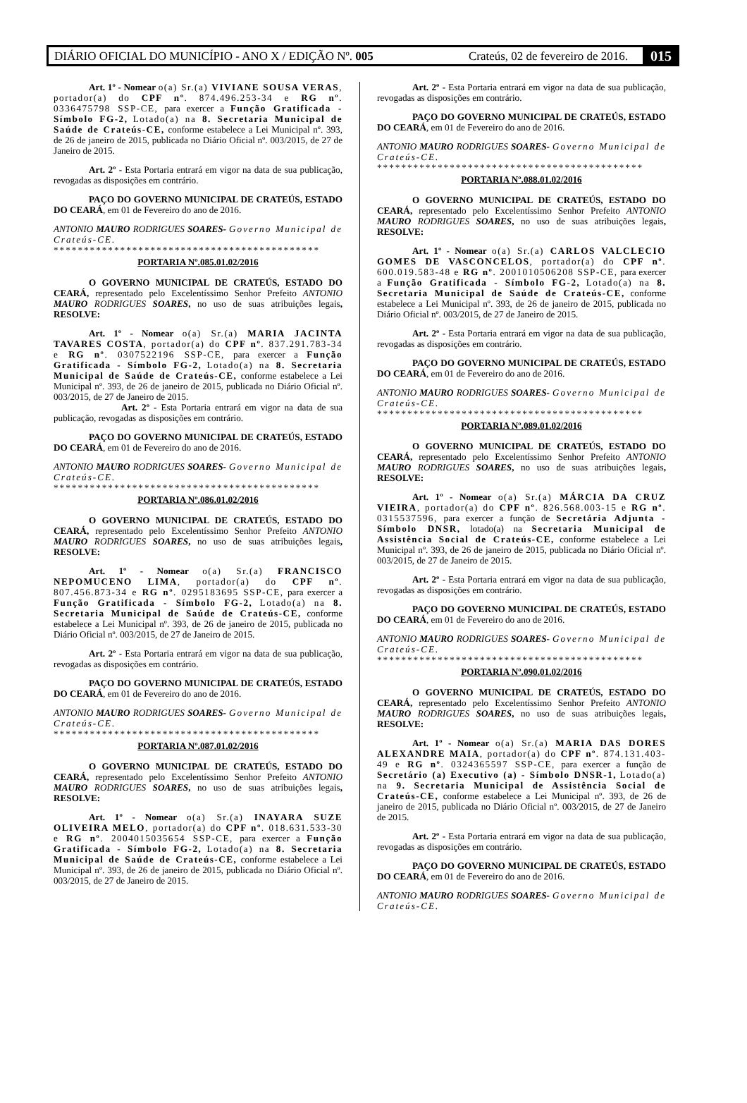DIÁRIO OFICIAL DO MUNICÍPIO - ANO X / EDIÇÃO Nº. 005 Crateús, 02 de fevereiro de 2016. 015
Art. 1º - Nomear o(a) Sr.(a) VIVIANE SOUSA VERAS, portador(a) do CPF nº. 874.496.253-34 e RG nº. 0336475798 SSP-CE, para exercer a Função Gratificada - Símbolo FG-2, Lotado(a) na 8. Secretaria Municipal de Saúde de Crateús-CE, conforme estabelece a Lei Municipal nº. 393, de 26 de janeiro de 2015, publicada no Diário Oficial nº. 003/2015, de 27 de Janeiro de 2015.
Art. 2º - Esta Portaria entrará em vigor na data de sua publicação, revogadas as disposições em contrário.
PAÇO DO GOVERNO MUNICIPAL DE CRATEÚS, ESTADO DO CEARÁ, em 01 de Fevereiro do ano de 2016.
ANTONIO MAURO RODRIGUES SOARES- Governo Municipal de Crateús-CE.
********************************************
PORTARIA Nº.085.01.02/2016
O GOVERNO MUNICIPAL DE CRATEÚS, ESTADO DO CEARÁ, representado pelo Excelentíssimo Senhor Prefeito ANTONIO MAURO RODRIGUES SOARES, no uso de suas atribuições legais, RESOLVE:
Art. 1º - Nomear o(a) Sr.(a) MARIA JACINTA TAVARES COSTA, portador(a) do CPF nº. 837.291.783-34 e RG nº. 0307522196 SSP-CE, para exercer a Função Gratificada - Símbolo FG-2, Lotado(a) na 8. Secretaria Municipal de Saúde de Crateús-CE, conforme estabelece a Lei Municipal nº. 393, de 26 de janeiro de 2015, publicada no Diário Oficial nº. 003/2015, de 27 de Janeiro de 2015.
Art. 2º - Esta Portaria entrará em vigor na data de sua publicação, revogadas as disposições em contrário.
PAÇO DO GOVERNO MUNICIPAL DE CRATEÚS, ESTADO DO CEARÁ, em 01 de Fevereiro do ano de 2016.
ANTONIO MAURO RODRIGUES SOARES- Governo Municipal de Crateús-CE.
********************************************
PORTARIA Nº.086.01.02/2016
O GOVERNO MUNICIPAL DE CRATEÚS, ESTADO DO CEARÁ, representado pelo Excelentíssimo Senhor Prefeito ANTONIO MAURO RODRIGUES SOARES, no uso de suas atribuições legais, RESOLVE:
Art. 1º - Nomear o(a) Sr.(a) FRANCISCO NEPOMUCENO LIMA, portador(a) do CPF nº. 807.456.873-34 e RG nº. 0295183695 SSP-CE, para exercer a Função Gratificada - Símbolo FG-2, Lotado(a) na 8. Secretaria Municipal de Saúde de Crateús-CE, conforme estabelece a Lei Municipal nº. 393, de 26 de janeiro de 2015, publicada no Diário Oficial nº. 003/2015, de 27 de Janeiro de 2015.
Art. 2º - Esta Portaria entrará em vigor na data de sua publicação, revogadas as disposições em contrário.
PAÇO DO GOVERNO MUNICIPAL DE CRATEÚS, ESTADO DO CEARÁ, em 01 de Fevereiro do ano de 2016.
ANTONIO MAURO RODRIGUES SOARES- Governo Municipal de Crateús-CE.
********************************************
PORTARIA Nº.087.01.02/2016
O GOVERNO MUNICIPAL DE CRATEÚS, ESTADO DO CEARÁ, representado pelo Excelentíssimo Senhor Prefeito ANTONIO MAURO RODRIGUES SOARES, no uso de suas atribuições legais, RESOLVE:
Art. 1º - Nomear o(a) Sr.(a) INAYARA SUZE OLIVEIRA MELO, portador(a) do CPF nº. 018.631.533-30 e RG nº. 2004015035654 SSP-CE, para exercer a Função Gratificada - Símbolo FG-2, Lotado(a) na 8. Secretaria Municipal de Saúde de Crateús-CE, conforme estabelece a Lei Municipal nº. 393, de 26 de janeiro de 2015, publicada no Diário Oficial nº. 003/2015, de 27 de Janeiro de 2015.
Art. 2º - Esta Portaria entrará em vigor na data de sua publicação, revogadas as disposições em contrário.
PAÇO DO GOVERNO MUNICIPAL DE CRATEÚS, ESTADO DO CEARÁ, em 01 de Fevereiro do ano de 2016.
ANTONIO MAURO RODRIGUES SOARES- Governo Municipal de Crateús-CE.
********************************************
PORTARIA Nº.088.01.02/2016
O GOVERNO MUNICIPAL DE CRATEÚS, ESTADO DO CEARÁ, representado pelo Excelentíssimo Senhor Prefeito ANTONIO MAURO RODRIGUES SOARES, no uso de suas atribuições legais, RESOLVE:
Art. 1º - Nomear o(a) Sr.(a) CARLOS VALCLECIO GOMES DE VASCONCELOS, portador(a) do CPF nº. 600.019.583-48 e RG nº. 2001010506208 SSP-CE, para exercer a Função Gratificada - Símbolo FG-2, Lotado(a) na 8. Secretaria Municipal de Saúde de Crateús-CE, conforme estabelece a Lei Municipal nº. 393, de 26 de janeiro de 2015, publicada no Diário Oficial nº. 003/2015, de 27 de Janeiro de 2015.
Art. 2º - Esta Portaria entrará em vigor na data de sua publicação, revogadas as disposições em contrário.
PAÇO DO GOVERNO MUNICIPAL DE CRATEÚS, ESTADO DO CEARÁ, em 01 de Fevereiro do ano de 2016.
ANTONIO MAURO RODRIGUES SOARES- Governo Municipal de Crateús-CE.
********************************************
PORTARIA Nº.089.01.02/2016
O GOVERNO MUNICIPAL DE CRATEÚS, ESTADO DO CEARÁ, representado pelo Excelentíssimo Senhor Prefeito ANTONIO MAURO RODRIGUES SOARES, no uso de suas atribuições legais, RESOLVE:
Art. 1º - Nomear o(a) Sr.(a) MÁRCIA DA CRUZ VIEIRA, portador(a) do CPF nº. 826.568.003-15 e RG nº. 0315537596, para exercer a função de Secretária Adjunta - Símbolo DNSR, lotado(a) na Secretaria Municipal de Assistência Social de Crateús-CE, conforme estabelece a Lei Municipal nº. 393, de 26 de janeiro de 2015, publicada no Diário Oficial nº. 003/2015, de 27 de Janeiro de 2015.
Art. 2º - Esta Portaria entrará em vigor na data de sua publicação, revogadas as disposições em contrário.
PAÇO DO GOVERNO MUNICIPAL DE CRATEÚS, ESTADO DO CEARÁ, em 01 de Fevereiro do ano de 2016.
ANTONIO MAURO RODRIGUES SOARES- Governo Municipal de Crateús-CE.
********************************************
PORTARIA Nº.090.01.02/2016
O GOVERNO MUNICIPAL DE CRATEÚS, ESTADO DO CEARÁ, representado pelo Excelentíssimo Senhor Prefeito ANTONIO MAURO RODRIGUES SOARES, no uso de suas atribuições legais, RESOLVE:
Art. 1º - Nomear o(a) Sr.(a) MARIA DAS DORES ALEXANDRE MAIA, portador(a) do CPF nº. 874.131.403-49 e RG nº. 0324365597 SSP-CE, para exercer a função de Secretário (a) Executivo (a) - Símbolo DNSR-1, Lotado(a) na 9. Secretaria Municipal de Assistência Social de Crateús-CE, conforme estabelece a Lei Municipal nº. 393, de 26 de janeiro de 2015, publicada no Diário Oficial nº. 003/2015, de 27 de Janeiro de 2015.
Art. 2º - Esta Portaria entrará em vigor na data de sua publicação, revogadas as disposições em contrário.
PAÇO DO GOVERNO MUNICIPAL DE CRATEÚS, ESTADO DO CEARÁ, em 01 de Fevereiro do ano de 2016.
ANTONIO MAURO RODRIGUES SOARES- Governo Municipal de Crateús-CE.